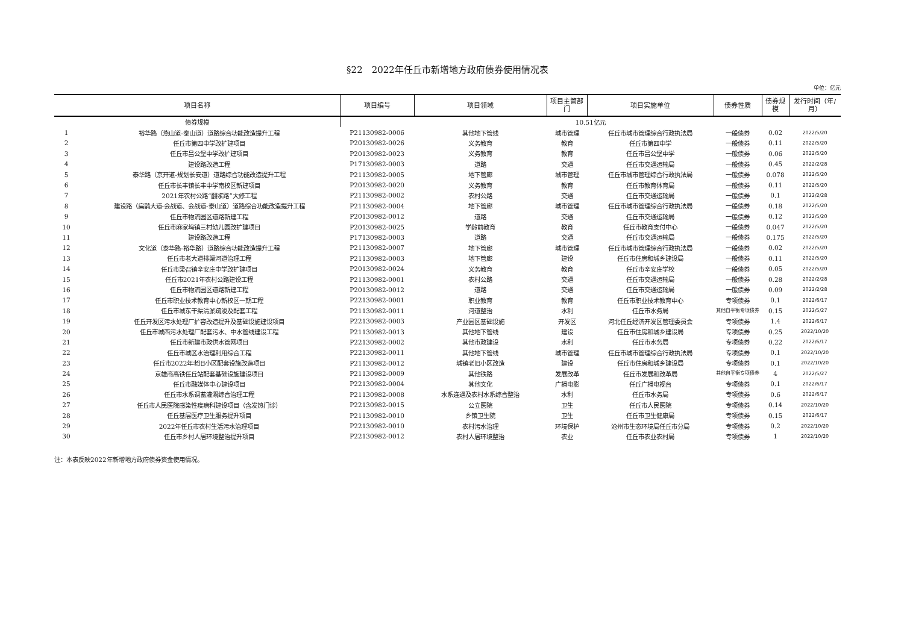§22　2022年任丘市新增地方政府债券使用情况表
单位：亿元
| 项目名称 | | 项目编号 | 项目领域 | 项目主管部门 | 项目实施单位 | 债券性质 | 债券规模 | 发行时间（年/月） |
| --- | --- | --- | --- | --- | --- | --- | --- | --- |
| 债券规模 | | 10.51亿元 | | | | | | |
| 1 | 裕华路（燕山道-泰山道）道路综合功能改造提升工程 | P21130982-0006 | 其他地下管线 | 城市管理 | 任丘市城市管理综合行政执法局 | 一般债券 | 0.02 | 2022/5/20 |
| 2 | 任丘市第四中学改扩建项目 | P20130982-0026 | 义务教育 | 教育 | 任丘市第四中学 | 一般债券 | 0.11 | 2022/5/20 |
| 3 | 任丘市吕公堡中学改扩建项目 | P20130982-0023 | 义务教育 | 教育 | 任丘市吕公堡中学 | 一般债券 | 0.06 | 2022/5/20 |
| 4 | 建设路改造工程 | P17130982-0003 | 道路 | 交通 | 任丘市交通运输局 | 一般债券 | 0.45 | 2022/2/28 |
| 5 | 泰华路（京开道-规划长安道）道路综合功能改造提升工程 | P21130982-0005 | 地下管廊 | 城市管理 | 任丘市城市管理综合行政执法局 | 一般债券 | 0.078 | 2022/5/20 |
| 6 | 任丘市长丰镇长丰中学南校区新建项目 | P20130982-0020 | 义务教育 | 教育 | 任丘市教育体育局 | 一般债券 | 0.11 | 2022/5/20 |
| 7 | 2021年农村公路“翻浆路”大修工程 | P21130982-0002 | 农村公路 | 交通 | 任丘市交通运输局 | 一般债券 | 0.1 | 2022/2/28 |
| 8 | 建设路（扁鹊大道-会战道、会战道-泰山道）道路综合功能改造提升工程 | P21130982-0004 | 地下管廊 | 城市管理 | 任丘市城市管理综合行政执法局 | 一般债券 | 0.18 | 2022/5/20 |
| 9 | 任丘市物流园区道路新建工程 | P20130982-0012 | 道路 | 交通 | 任丘市交通运输局 | 一般债券 | 0.12 | 2022/5/20 |
| 10 | 任丘市麻家坞镇三村幼儿园改扩建项目 | P20130982-0025 | 学龄前教育 | 教育 | 任丘市教育支付中心 | 一般债券 | 0.047 | 2022/5/20 |
| 11 | 建设路改造工程 | P17130982-0003 | 道路 | 交通 | 任丘市交通运输局 | 一般债券 | 0.175 | 2022/5/20 |
| 12 | 文化道（泰华路-裕华路）道路综合功能改造提升工程 | P21130982-0007 | 地下管廊 | 城市管理 | 任丘市城市管理综合行政执法局 | 一般债券 | 0.02 | 2022/5/20 |
| 13 | 任丘市老大道排渠河道治理工程 | P21130982-0003 | 地下管廊 | 建设 | 任丘市住房和城乡建设局 | 一般债券 | 0.11 | 2022/5/20 |
| 14 | 任丘市梁召镇辛安庄中学改扩建项目 | P20130982-0024 | 义务教育 | 教育 | 任丘市辛安庄学校 | 一般债券 | 0.05 | 2022/5/20 |
| 15 | 任丘市2021年农村公路建设工程 | P21130982-0001 | 农村公路 | 交通 | 任丘市交通运输局 | 一般债券 | 0.28 | 2022/2/28 |
| 16 | 任丘市物流园区道路新建工程 | P20130982-0012 | 道路 | 交通 | 任丘市交通运输局 | 一般债券 | 0.09 | 2022/2/28 |
| 17 | 任丘市职业技术教育中心新校区一期工程 | P22130982-0001 | 职业教育 | 教育 | 任丘市职业技术教育中心 | 专项债券 | 0.1 | 2022/6/17 |
| 18 | 任丘市城东干渠清淤疏浚及配套工程 | P21130982-0011 | 河道整治 | 水利 | 任丘市水务局 | 其他自平衡专项债券 | 0.15 | 2022/5/27 |
| 19 | 任丘开发区污水处理厂扩容改造提升及基础设施建设项目 | P22130982-0003 | 产业园区基础设施 | 开发区 | 河北任丘经济开发区管理委员会 | 专项债券 | 1.4 | 2022/6/17 |
| 20 | 任丘市城西污水处理厂配套污水、中水管线建设工程 | P21130982-0013 | 其他地下管线 | 建设 | 任丘市住房和城乡建设局 | 专项债券 | 0.25 | 2022/10/20 |
| 21 | 任丘市新建市政供水管网项目 | P22130982-0002 | 其他市政建设 | 水利 | 任丘市水务局 | 专项债券 | 0.22 | 2022/6/17 |
| 22 | 任丘市城区水治理利用综合工程 | P22130982-0011 | 其他地下管线 | 城市管理 | 任丘市城市管理综合行政执法局 | 专项债券 | 0.1 | 2022/10/20 |
| 23 | 任丘市2022年老旧小区配套设施改造项目 | P21130982-0012 | 城镇老旧小区改造 | 建设 | 任丘市住房和城乡建设局 | 专项债券 | 0.1 | 2022/10/20 |
| 24 | 京雄商高铁任丘站配套基础设施建设项目 | P21130982-0009 | 其他铁路 | 发展改革 | 任丘市发展和改革局 | 其他自平衡专项债券 | 4 | 2022/5/27 |
| 25 | 任丘市融媒体中心建设项目 | P22130982-0004 | 其他文化 | 广播电影 | 任丘广播电视台 | 专项债券 | 0.1 | 2022/6/17 |
| 26 | 任丘市水系调蓄灌溉综合治理工程 | P21130982-0008 | 水系连通及农村水系综合整治 | 水利 | 任丘市水务局 | 专项债券 | 0.6 | 2022/6/17 |
| 27 | 任丘市人民医院感染性疾病科建设项目（含发热门诊） | P22130982-0015 | 公立医院 | 卫生 | 任丘市人民医院 | 专项债券 | 0.14 | 2022/10/20 |
| 28 | 任丘基层医疗卫生服务提升项目 | P21130982-0010 | 乡镇卫生院 | 卫生 | 任丘市卫生健康局 | 专项债券 | 0.15 | 2022/6/17 |
| 29 | 2022年任丘市农村生活污水治理项目 | P22130982-0010 | 农村污水治理 | 环境保护 | 沧州市生态环境局任丘市分局 | 专项债券 | 0.2 | 2022/10/20 |
| 30 | 任丘市乡村人居环境整治提升项目 | P22130982-0012 | 农村人居环境整治 | 农业 | 任丘市农业农村局 | 专项债券 | 1 | 2022/10/20 |
注：本表反映2022年新增地方政府债券资金使用情况。